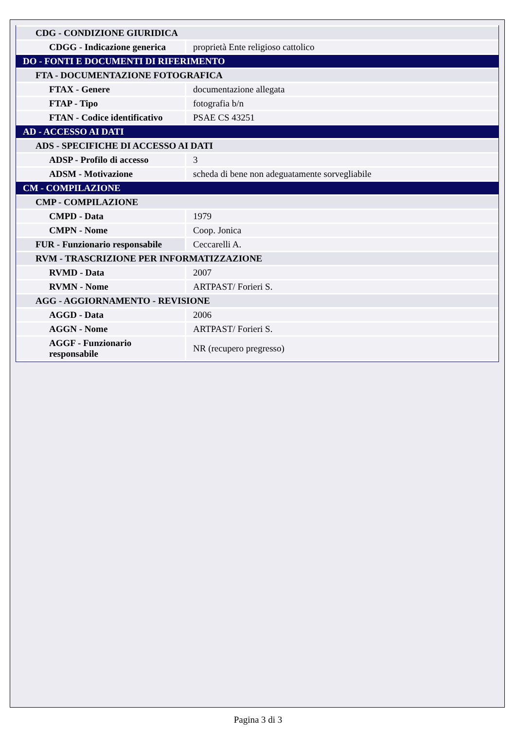| CDG - CONDIZIONE GIURIDICA | |
| CDGG - Indicazione generica | proprietà Ente religioso cattolico |
| DO - FONTI E DOCUMENTI DI RIFERIMENTO | |
| FTA - DOCUMENTAZIONE FOTOGRAFICA | |
| FTAX - Genere | documentazione allegata |
| FTAP - Tipo | fotografia b/n |
| FTAN - Codice identificativo | PSAE CS 43251 |
| AD - ACCESSO AI DATI | |
| ADS - SPECIFICHE DI ACCESSO AI DATI | |
| ADSP - Profilo di accesso | 3 |
| ADSM - Motivazione | scheda di bene non adeguatamente sorvegliabile |
| CM - COMPILAZIONE | |
| CMP - COMPILAZIONE | |
| CMPD - Data | 1979 |
| CMPN - Nome | Coop. Jonica |
| FUR - Funzionario responsabile | Ceccarelli A. |
| RVM - TRASCRIZIONE PER INFORMATIZZAZIONE | |
| RVMD - Data | 2007 |
| RVMN - Nome | ARTPAST/ Forieri S. |
| AGG - AGGIORNAMENTO - REVISIONE | |
| AGGD - Data | 2006 |
| AGGN - Nome | ARTPAST/ Forieri S. |
| AGGF - Funzionario responsabile | NR (recupero pregresso) |
Pagina 3 di 3